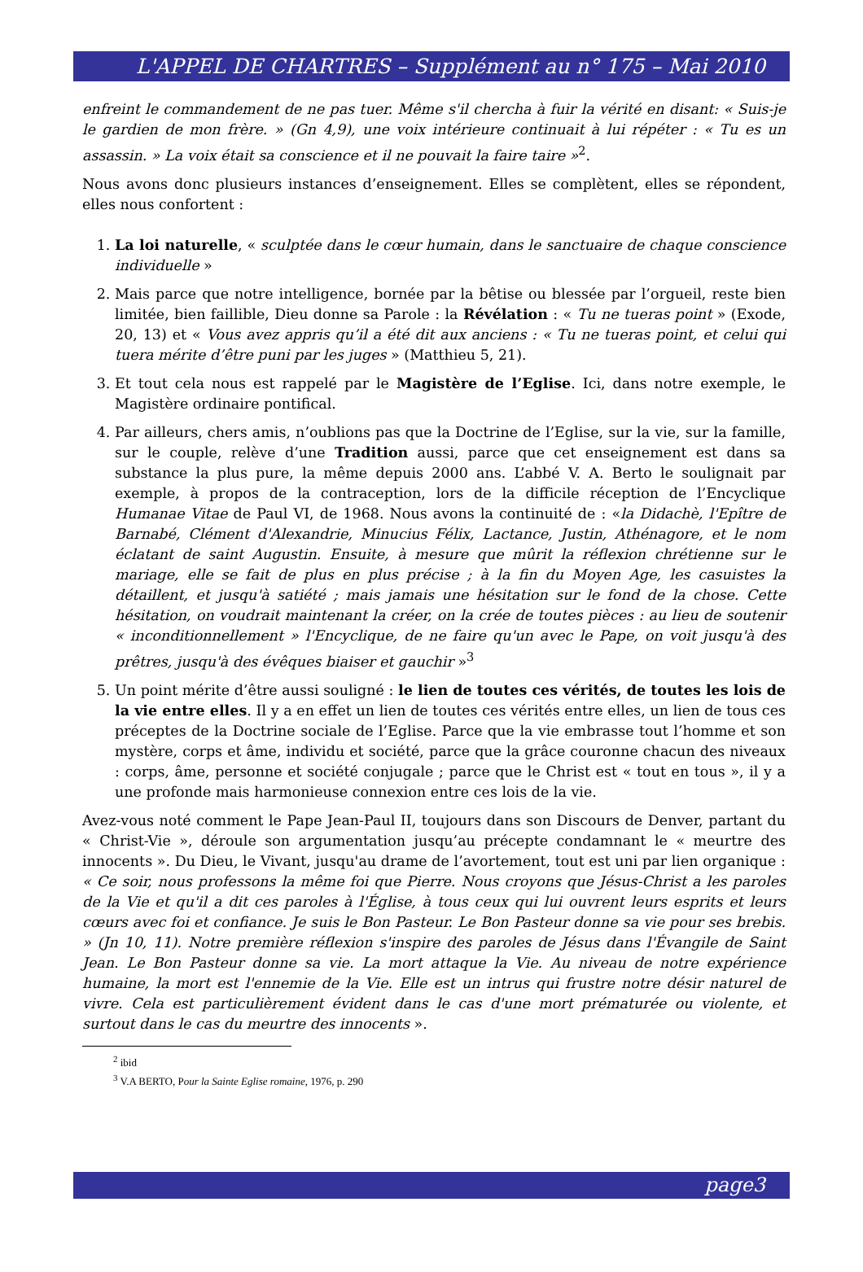L'APPEL DE CHARTRES – Supplément au n° 175 – Mai 2010
enfreint le commandement de ne pas tuer. Même s'il chercha à fuir la vérité en disant: « Suis-je le gardien de mon frère. » (Gn 4,9), une voix intérieure continuait à lui répéter : « Tu es un assassin. » La voix était sa conscience et il ne pouvait la faire taire »<sup>2</sup>.
Nous avons donc plusieurs instances d’enseignement. Elles se complètent, elles se répondent, elles nous confortent :
1. La loi naturelle, « sculptée dans le cœur humain, dans le sanctuaire de chaque conscience individuelle »
2. Mais parce que notre intelligence, bornée par la bêtise ou blessée par l’orgueil, reste bien limitée, bien faillible, Dieu donne sa Parole : la Révélation : « Tu ne tueras point » (Exode, 20, 13) et « Vous avez appris qu’il a été dit aux anciens : « Tu ne tueras point, et celui qui tuera mérite d’être puni par les juges » (Matthieu 5, 21).
3. Et tout cela nous est rappelé par le Magistère de l’Eglise. Ici, dans notre exemple, le Magistère ordinaire pontifical.
4. Par ailleurs, chers amis, n’oublions pas que la Doctrine de l’Eglise, sur la vie, sur la famille, sur le couple, relève d’une Tradition aussi, parce que cet enseignement est dans sa substance la plus pure, la même depuis 2000 ans. L’abbé V. A. Berto le soulignait par exemple, à propos de la contraception, lors de la difficile réception de l’Encyclique Humanae Vitae de Paul VI, de 1968. Nous avons la continuité de : «la Didachè, l'Epître de Barnabé, Clément d'Alexandrie, Minucius Félix, Lactance, Justin, Athénagore, et le nom éclatant de saint Augustin. Ensuite, à mesure que mûrit la réflexion chrétienne sur le mariage, elle se fait de plus en plus précise ; à la fin du Moyen Age, les casuistes la détaillent, et jusqu'à satiété ; mais jamais une hésitation sur le fond de la chose. Cette hésitation, on voudrait maintenant la créer, on la crée de toutes pièces : au lieu de soutenir « inconditionnellement » l'Encyclique, de ne faire qu'un avec le Pape, on voit jusqu'à des prêtres, jusqu'à des évêques biaiser et gauchir »<sup>3</sup>
5. Un point mérite d’être aussi souligné : le lien de toutes ces vérités, de toutes les lois de la vie entre elles. Il y a en effet un lien de toutes ces vérités entre elles, un lien de tous ces préceptes de la Doctrine sociale de l’Eglise. Parce que la vie embrasse tout l’homme et son mystère, corps et âme, individu et société, parce que la grâce couronne chacun des niveaux : corps, âme, personne et société conjugale ; parce que le Christ est « tout en tous », il y a une profonde mais harmonieuse connexion entre ces lois de la vie.
Avez-vous noté comment le Pape Jean-Paul II, toujours dans son Discours de Denver, partant du « Christ-Vie », déroule son argumentation jusqu’au précepte condamnant le « meurtre des innocents ». Du Dieu, le Vivant, jusqu'au drame de l’avortement, tout est uni par lien organique : « Ce soir, nous professons la même foi que Pierre. Nous croyons que Jésus-Christ a les paroles de la Vie et qu'il a dit ces paroles à l'Église, à tous ceux qui lui ouvrent leurs esprits et leurs cœurs avec foi et confiance. Je suis le Bon Pasteur. Le Bon Pasteur donne sa vie pour ses brebis. » (Jn 10, 11). Notre première réflexion s'inspire des paroles de Jésus dans l'Évangile de Saint Jean. Le Bon Pasteur donne sa vie. La mort attaque la Vie. Au niveau de notre expérience humaine, la mort est l'ennemie de la Vie. Elle est un intrus qui frustre notre désir naturel de vivre. Cela est particulièrement évident dans le cas d'une mort prématurée ou violente, et surtout dans le cas du meurtre des innocents ».
<sup>2</sup> ibid
<sup>3</sup> V.A BERTO, Pour la Sainte Eglise romaine, 1976, p. 290
page3